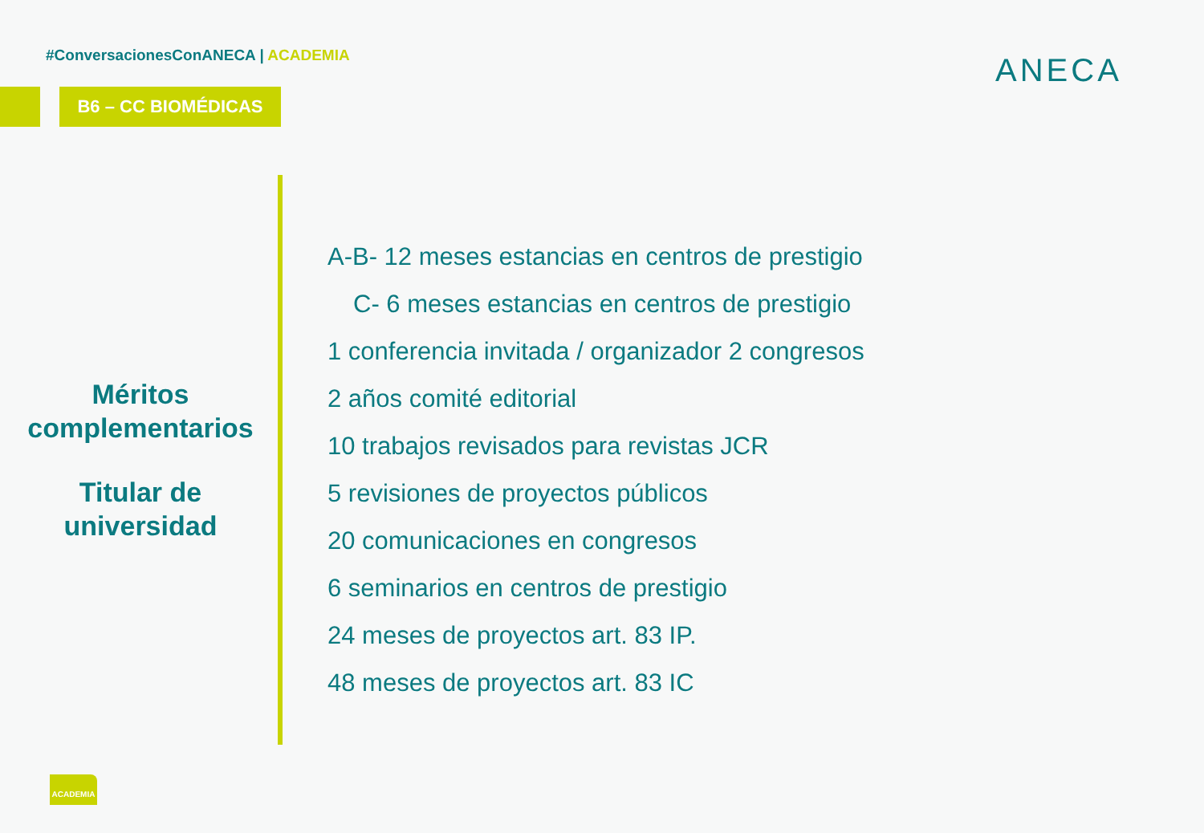#ConversacionesConANECA | ACADEMIA
B6 – CC BIOMÉDICAS
ANECA
Méritos complementarios
Titular de universidad
A-B- 12 meses estancias en centros de prestigio
C- 6 meses estancias en centros de prestigio
1 conferencia invitada / organizador 2 congresos
2 años comité editorial
10 trabajos revisados para revistas JCR
5 revisiones de proyectos públicos
20 comunicaciones en congresos
6 seminarios en centros de prestigio
24 meses de proyectos art. 83 IP.
48 meses de proyectos art. 83 IC
ACADEMIA